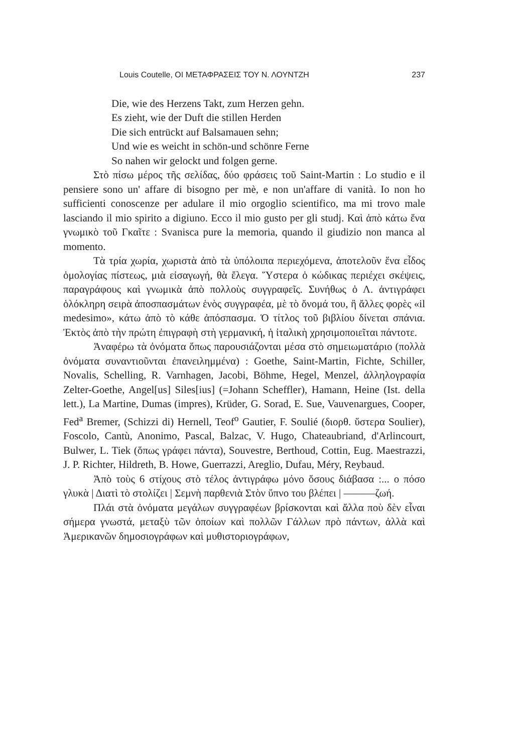Louis Coutelle, ΟΙ ΜΕΤΑΦΡΑΣΕΙΣ ΤΟΥ Ν. ΛΟΥΝΤΖΗ 237
Die, wie des Herzens Takt, zum Herzen gehn.
Es zieht, wie der Duft die stillen Herden
Die sich entrückt auf Balsamauen sehn;
Und wie es weicht in schön-und schönre Ferne
So nahen wir gelockt und folgen gerne.
Στὸ πίσω μέρος τῆς σελίδας, δύο φράσεις τοῦ Saint-Martin : Lo studio e il pensiere sono un' affare di bisogno per mè, e non un'affare di vanità. Io non ho sufficienti conoscenze per adulare il mio orgoglio scientifico, ma mi trovo male lasciando il mio spirito a digiuno. Ecco il mio gusto per gli studj. Καὶ ἀπὸ κάτω ἕνα γνωμικὸ τοῦ Γκαῖτε : Svanisca pure la memoria, quando il giudizio non manca al momento.
Τὰ τρία χωρία, χωριστὰ ἀπὸ τὰ ὑπόλοιπα περιεχόμενα, ἀποτελοῦν ἕνα εἶδος ὁμολογίας πίστεως, μιὰ εἰσαγωγή, θὰ ἔλεγα. Ὕστερα ὁ κώδικας περιέχει σκέψεις, παραγράφους καὶ γνωμικὰ ἀπὸ πολλοὺς συγγραφεῖς. Συνήθως ὁ Λ. ἀντιγράφει ὁλόκληρη σειρὰ ἀποσπασμάτων ἑνὸς συγγραφέα, μὲ τὸ ὄνομά του, ἢ ἄλλες φορὲς «il medesimo», κάτω ἀπὸ τὸ κάθε ἀπόσπασμα. Ὁ τίτλος τοῦ βιβλίου δίνεται σπάνια. Ἐκτὸς ἀπὸ τὴν πρώτη ἐπιγραφὴ στὴ γερμανική, ἡ ἰταλικὴ χρησιμοποιεῖται πάντοτε.
Ἀναφέρω τὰ ὀνόματα ὅπως παρουσιάζονται μέσα στὸ σημειωματάριο (πολλὰ ὀνόματα συναντιοῦνται ἐπανειλημμένα) : Goethe, Saint-Martin, Fichte, Schiller, Novalis, Schelling, R. Varnhagen, Jacobi, Böhme, Hegel, Menzel, ἀλληλογραφία Zelter-Goethe, Angel[us] Siles[ius] (=Johann Scheffler), Hamann, Heine (Ist. della lett.), La Martine, Dumas (impres), Krüder, G. Sorad, E. Sue, Vauvenargues, Cooper, Fed<sup>a</sup> Bremer, (Schizzi di) Hernell, Teof<sup>o</sup> Gautier, F. Soulié (διορθ. ὕστερα Soulier), Foscolo, Cantù, Anonimo, Pascal, Balzac, V. Hugo, Chateaubriand, d'Arlincourt, Bulwer, L. Tiek (ὅπως γράφει πάντα), Souvestre, Berthoud, Cottin, Eug. Maestrazzi, J. P. Richter, Hildreth, B. Howe, Guerrazzi, Areglio, Dufau, Méry, Reybaud.
Ἀπὸ τοὺς 6 στίχους στὸ τέλος ἀντιγράφω μόνο ὅσους διάβασα :... ο πόσο γλυκὰ | Διατὶ τὸ στολίζει | Σεμνὴ παρθενιὰ Στὸν ὕπνο του βλέπει | ———ζωή.
Πλάι στὰ ὀνόματα μεγάλων συγγραφέων βρίσκονται καὶ ἄλλα ποὺ δὲν εἶναι σήμερα γνωστά, μεταξὺ τῶν ὁποίων καὶ πολλῶν Γάλλων πρὸ πάντων, ἀλλὰ καὶ Ἀμερικανῶν δημοσιογράφων καὶ μυθιστοριογράφων,